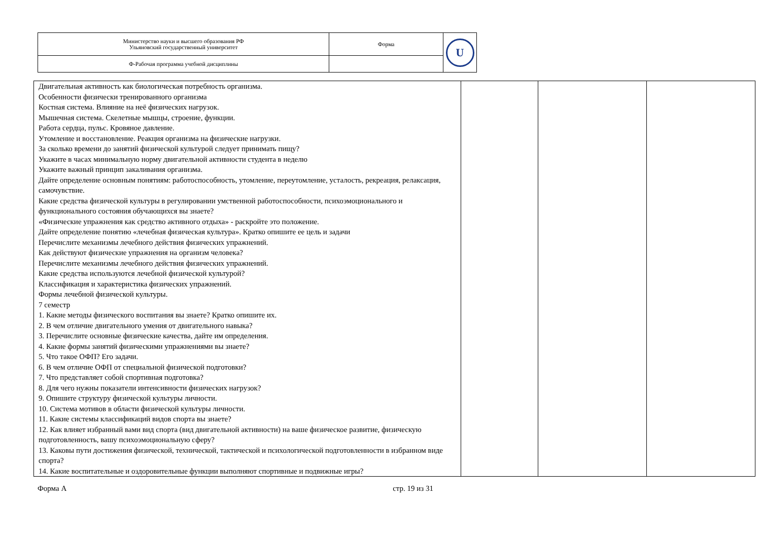| Министерство науки и высшего образования РФ Ульяновский государственный университет | Форма | U |
| Ф-Рабочая программа учебной дисциплины | | |
| Двигательная активность как биологическая потребность организма. Особенности физически тренированного организма Костная система. Влияние на неё физических нагрузок. Мышечная система. Скелетные мышцы, строение, функции. Работа сердца, пульс. Кровяное давление. Утомление и восстановление. Реакция организма на физические нагрузки. За сколько времени до занятий физической культурой следует принимать пищу? Укажите в часах минимальную норму двигательной активности студента в неделю Укажите важный принцип закаливания организма. Дайте определение основным понятиям: работоспособность, утомление, переутомление, усталость, рекреация, релаксация, самочувствие. Какие средства физической культуры в регулировании умственной работоспособности, психоэмоционального и функционального состояния обучающихся вы знаете? «Физические упражнения как средство активного отдыха» - раскройте это положение. Дайте определение понятию «лечебная физическая культура». Кратко опишите ее цель и задачи Перечислите механизмы лечебного действия физических упражнений. Как действуют физические упражнения на организм человека? Перечислите механизмы лечебного действия физических упражнений. Какие средства используются лечебной физической культурой? Классификация и характеристика физических упражнений. Формы лечебной физической культуры. 7 семестр 1. Какие методы физического воспитания вы знаете? Кратко опишите их. 2. В чем отличие двигательного умения от двигательного навыка? 3. Перечислите основные физические качества, дайте им определения. 4. Какие формы занятий физическими упражнениями вы знаете? 5. Что такое ОФП? Его задачи. 6. В чем отличие ОФП от специальной физической подготовки? 7. Что представляет собой спортивная подготовка? 8. Для чего нужны показатели интенсивности физических нагрузок? 9. Опишите структуру физической культуры личности. 10. Система мотивов в области физической культуры личности. 11. Какие системы классификаций видов спорта вы знаете? 12. Как влияет избранный вами вид спорта (вид двигательной активности) на ваше физическое развитие, физическую подготовленность, вашу психоэмоциональную сферу? 13. Каковы пути достижения физической, технической, тактической и психологической подготовленности в избранном виде спорта? 14. Какие воспитательные и оздоровительные функции выполняют спортивные и подвижные игры? | | | |
Форма А стр. 19 из 31